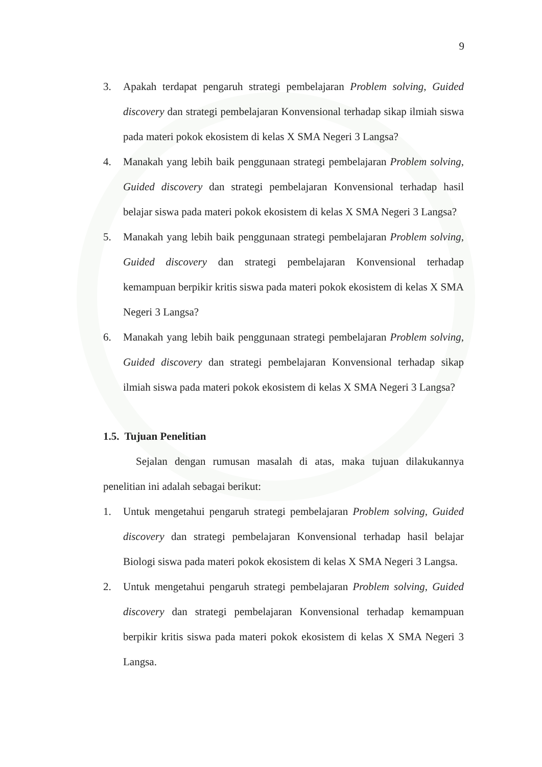9
3. Apakah terdapat pengaruh strategi pembelajaran Problem solving, Guided discovery dan strategi pembelajaran Konvensional terhadap sikap ilmiah siswa pada materi pokok ekosistem di kelas X SMA Negeri 3 Langsa?
4. Manakah yang lebih baik penggunaan strategi pembelajaran Problem solving, Guided discovery dan strategi pembelajaran Konvensional terhadap hasil belajar siswa pada materi pokok ekosistem di kelas X SMA Negeri 3 Langsa?
5. Manakah yang lebih baik penggunaan strategi pembelajaran Problem solving, Guided discovery dan strategi pembelajaran Konvensional terhadap kemampuan berpikir kritis siswa pada materi pokok ekosistem di kelas X SMA Negeri 3 Langsa?
6. Manakah yang lebih baik penggunaan strategi pembelajaran Problem solving, Guided discovery dan strategi pembelajaran Konvensional terhadap sikap ilmiah siswa pada materi pokok ekosistem di kelas X SMA Negeri 3 Langsa?
1.5. Tujuan Penelitian
Sejalan dengan rumusan masalah di atas, maka tujuan dilakukannya penelitian ini adalah sebagai berikut:
1. Untuk mengetahui pengaruh strategi pembelajaran Problem solving, Guided discovery dan strategi pembelajaran Konvensional terhadap hasil belajar Biologi siswa pada materi pokok ekosistem di kelas X SMA Negeri 3 Langsa.
2. Untuk mengetahui pengaruh strategi pembelajaran Problem solving, Guided discovery dan strategi pembelajaran Konvensional terhadap kemampuan berpikir kritis siswa pada materi pokok ekosistem di kelas X SMA Negeri 3 Langsa.